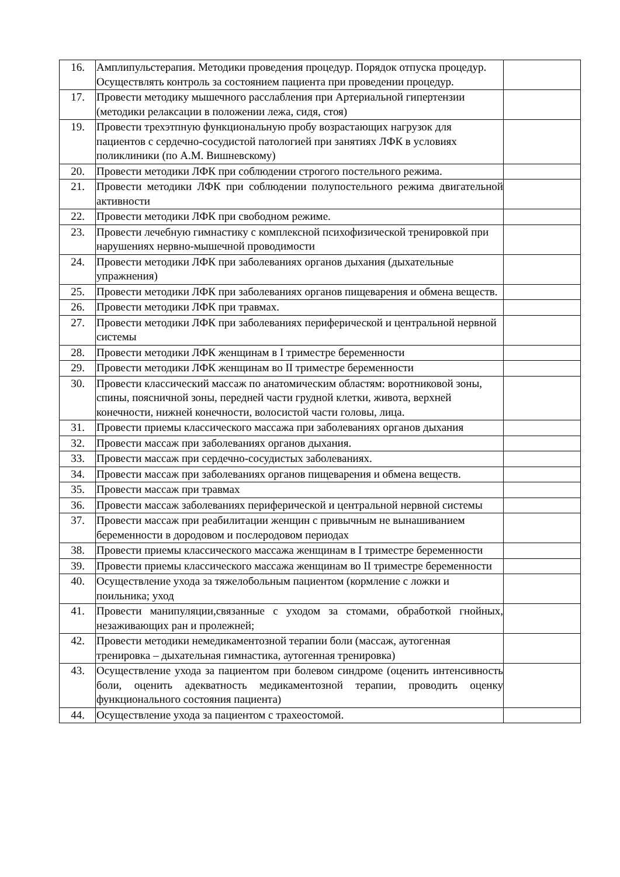| 16. | Амплипульстерапия. Методики проведения процедур. Порядок отпуска процедур. Осуществлять контроль за состоянием пациента при проведении процедур. | |
| 17. | Провести методику мышечного расслабления при Артериальной гипертензии (методики релаксации в положении лежа, сидя, стоя) | |
| 19. | Провести трехэтпную функциональную пробу возрастающих нагрузок для пациентов с сердечно-сосудистой патологией при занятиях ЛФК в условиях поликлиники (по А.М. Вишневскому) | |
| 20. | Провести методики ЛФК при соблюдении строгого постельного режима. | |
| 21. | Провести методики ЛФК при соблюдении полупостельного режима двигательной активности | |
| 22. | Провести методики ЛФК при свободном режиме. | |
| 23. | Провести лечебную гимнастику с комплексной психофизической тренировкой при нарушениях нервно-мышечной проводимости | |
| 24. | Провести методики ЛФК при заболеваниях органов дыхания (дыхательные упражнения) | |
| 25. | Провести методики ЛФК при заболеваниях органов пищеварения и обмена веществ. | |
| 26. | Провести методики ЛФК при травмах. | |
| 27. | Провести методики ЛФК при заболеваниях периферической и центральной нервной системы | |
| 28. | Провести методики ЛФК женщинам в I триместре беременности | |
| 29. | Провести методики ЛФК женщинам во II триместре беременности | |
| 30. | Провести классический массаж по анатомическим областям: воротниковой зоны, спины, поясничной зоны, передней части грудной клетки, живота, верхней конечности, нижней конечности, волосистой части головы, лица. | |
| 31. | Провести приемы классического массажа при заболеваниях органов дыхания | |
| 32. | Провести массаж при заболеваниях органов дыхания. | |
| 33. | Провести массаж при сердечно-сосудистых заболеваниях. | |
| 34. | Провести массаж при заболеваниях органов пищеварения и обмена веществ. | |
| 35. | Провести массаж при травмах | |
| 36. | Провести массаж заболеваниях периферической и центральной нервной системы | |
| 37. | Провести массаж при реабилитации женщин с привычным не вынашиванием беременности в дородовом и послеродовом периодах | |
| 38. | Провести приемы классического массажа женщинам в I триместре беременности | |
| 39. | Провести приемы классического массажа женщинам во II триместре беременности | |
| 40. | Осуществление ухода за тяжелобольным пациентом (кормление с ложки и поильника; уход | |
| 41. | Провести манипуляции,связанные с уходом за стомами, обработкой гнойных, незаживающих ран и пролежней; | |
| 42. | Провести методики немедикаментозной терапии боли (массаж, аутогенная тренировка – дыхательная гимнастика, аутогенная тренировка) | |
| 43. | Осуществление ухода за пациентом при болевом синдроме (оценить интенсивность боли, оценить адекватность медикаментозной терапии, проводить оценку функционального состояния пациента) | |
| 44. | Осуществление ухода за пациентом с трахеостомой. | |